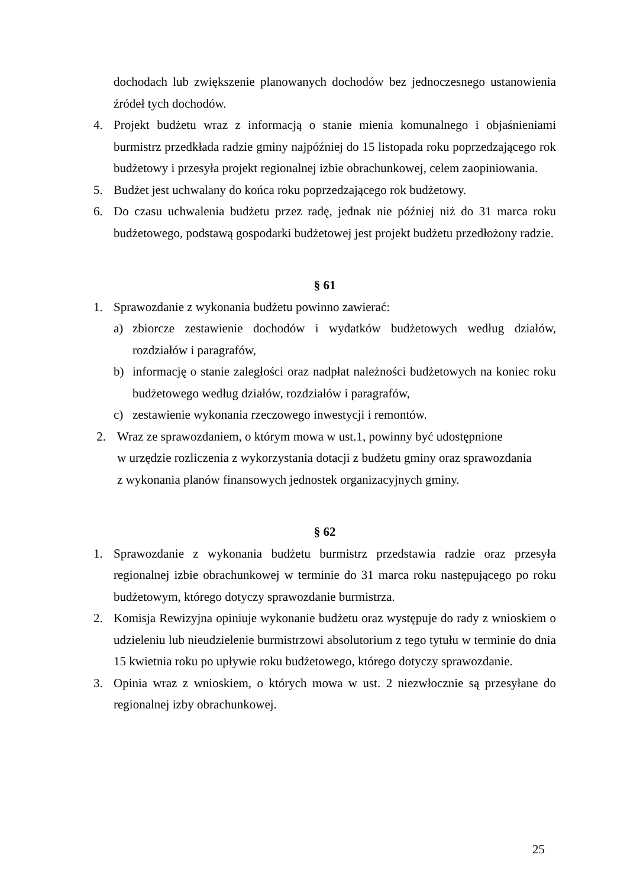dochodach lub zwiększenie planowanych dochodów bez jednoczesnego ustanowienia źródeł tych dochodów.
4. Projekt budżetu wraz z informacją o stanie mienia komunalnego i objaśnieniami burmistrz przedkłada radzie gminy najpóźniej do 15 listopada roku poprzedzającego rok budżetowy i przesyła projekt regionalnej izbie obrachunkowej, celem zaopiniowania.
5. Budżet jest uchwalany do końca roku poprzedzającego rok budżetowy.
6. Do czasu uchwalenia budżetu przez radę, jednak nie później niż do 31 marca roku budżetowego, podstawą gospodarki budżetowej jest projekt budżetu przedłożony radzie.
§ 61
1. Sprawozdanie z wykonania budżetu powinno zawierać:
a) zbiorcze zestawienie dochodów i wydatków budżetowych według działów, rozdziałów i paragrafów,
b) informację o stanie zaległości oraz nadpłat należności budżetowych na koniec roku budżetowego według działów, rozdziałów i paragrafów,
c) zestawienie wykonania rzeczowego inwestycji i remontów.
2. Wraz ze sprawozdaniem, o którym mowa w ust.1, powinny być udostępnione
w urzędzie rozliczenia z wykorzystania dotacji z budżetu gminy oraz sprawozdania
z wykonania planów finansowych jednostek organizacyjnych gminy.
§ 62
1. Sprawozdanie z wykonania budżetu burmistrz przedstawia radzie oraz przesyła regionalnej izbie obrachunkowej w terminie do 31 marca roku następującego po roku budżetowym, którego dotyczy sprawozdanie burmistrza.
2. Komisja Rewizyjna opiniuje wykonanie budżetu oraz występuje do rady z wnioskiem o udzieleniu lub nieudzielenie burmistrzowi absolutorium z tego tytułu w terminie do dnia 15 kwietnia roku po upływie roku budżetowego, którego dotyczy sprawozdanie.
3. Opinia wraz z wnioskiem, o których mowa w ust. 2 niezwłocznie są przesyłane do regionalnej izby obrachunkowej.
25